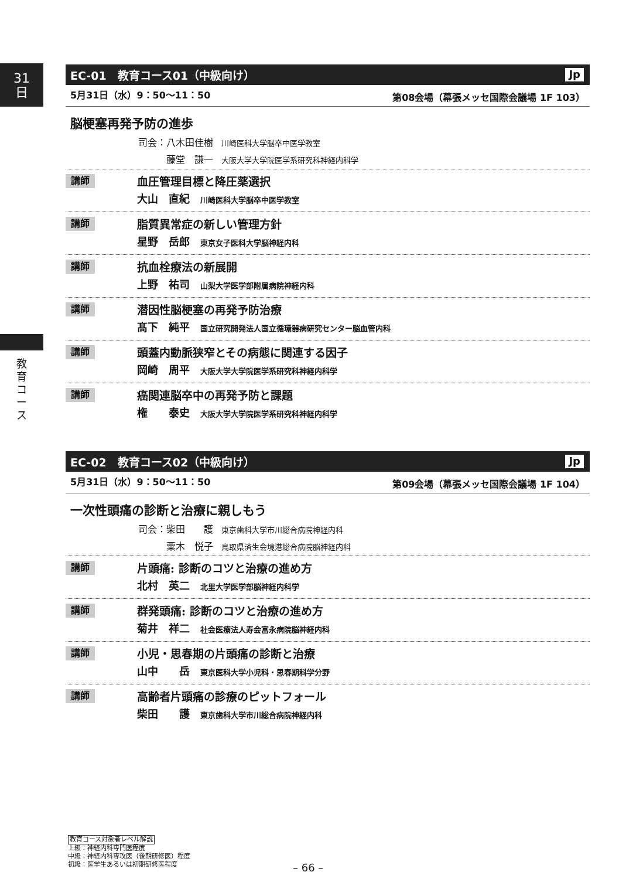31
日
教育コース
EC-01　教育コース01（中級向け） Jp
5月31日（水）9：50～11：50 第08会場（幕張メッセ国際会議場 1F 103）
脳梗塞再発予防の進歩
司会：八木田佳樹 川崎医科大学脳卒中医学教室
　　　藤堂　謙一 大阪大学大学院医学系研究科神経内科学
講師
血圧管理目標と降圧薬選択
大山　直紀 川崎医科大学脳卒中医学教室
講師
脂質異常症の新しい管理方針
星野　岳郎 東京女子医科大学脳神経内科
講師
抗血栓療法の新展開
上野　祐司 山梨大学医学部附属病院神経内科
講師
潜因性脳梗塞の再発予防治療
髙下　純平 国立研究開発法人国立循環器病研究センター脳血管内科
講師
頭蓋内動脈狭窄とその病態に関連する因子
岡崎　周平 大阪大学大学院医学系研究科神経内科学
講師
癌関連脳卒中の再発予防と課題
権　　泰史 大阪大学大学院医学系研究科神経内科学
EC-02　教育コース02（中級向け） Jp
5月31日（水）9：50～11：50 第09会場（幕張メッセ国際会議場 1F 104）
一次性頭痛の診断と治療に親しもう
司会：柴田　　護 東京歯科大学市川総合病院神経内科
　　　粟木　悦子 鳥取県済生会境港総合病院脳神経内科
講師
片頭痛: 診断のコツと治療の進め方
北村　英二 北里大学医学部脳神経内科学
講師
群発頭痛: 診断のコツと治療の進め方
菊井　祥二 社会医療法人寿会富永病院脳神経内科
講師
小児・思春期の片頭痛の診断と治療
山中　　岳 東京医科大学小児科・思春期科学分野
講師
高齢者片頭痛の診療のピットフォール
柴田　　護 東京歯科大学市川総合病院神経内科
教育コース対象者レベル解説
上級：神経内科専門医程度
中級：神経内科専攻医（後期研修医）程度
初級：医学生あるいは初期研修医程度
– 66 –